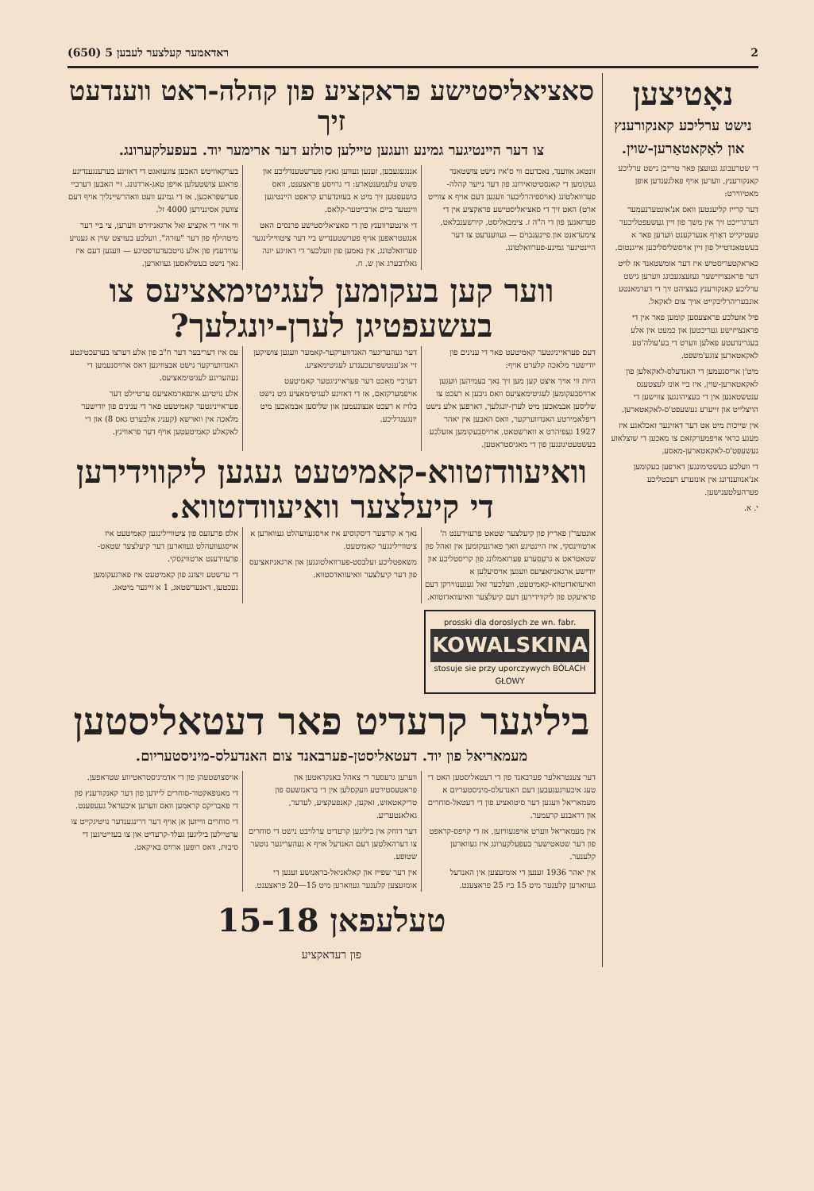2 ראדאמער קעלצער לעבען 5 (650)
נאָטיצען
נישט ערליכע קאנקורענץ און לאַקאטאַרען-שוין.
די שטרעבונג געזעצן פאר טרייבן נישט ערליכע קאנקורענץ, ווערען אויף פאלגענדען אופן מאטיווירט:
דער קרייז קליענטען וואס אנ'אונטערנעמער דערגרייכט זיך אין משך פון זיין געשעפטליכער טעטיקייט דאַרף אנערקענט ווערען פאר א בעשטאנדטייל פון זיין אויסשליסליכען אייגנטום.
כאראקטעריסטיש איז דער אומשטאנד אז לויט דער פראנצויזישער געזעצגעבונג ווערען נישט ערליכע קאנקורענץ בעציהט זיך די דערמאנטע אונבעריהרליכקייט אויך צום לאקאל.
פיל אזעלכע פראצעסען קומען פאר אין די פראנצויזישע גערי​כטען און כמעט אין אלע בעגרינדעטע פאלען ווערט די בע'עולה'טע לאקאטארען צוגע'משפט.
מיט'ן אריסנעמען די האנדעלס-לאקאלען פון לאקאטארען-שוין, איז ביי אונז לעצטענס ענטשטאנען אין די בעציהונגען צווישען די הויצלייט און זייערע געשעפט'ס-לאקאטארען.
אין שייכות מיט אט דער דאזיגער זאכלאגע איז מעגע כראי אויפמערקזאם צו מאכען די שוצלאזע געשעפט'ס-לאקאטארען-מאסע.
די וועלכע בעשטימונגען דארפען בעקומען אנ'אנווענדונג אין אונזערע רעכטליכע פערהעלטענישען.
י. א.
סאציאליסטישע פראקציע פון קהלה-ראט ווענדעט זיך
צו דער היינטיגער גמינע וועגען טיילען סולזע דער ארימער יוד. בעפעלקערונג.
זונטאג אווענד, נאכדעם ווי ס'איז נישט צושטאנד געקומען די קאנסטיטואירונג פון דער נייער קהלה-פערוואלטונג (אויספיהרליכער וועגען דעם אויף א צווייט ארט) האט זיך די סאציאליסטישע פראקציע אין די פערזאנען פון די ה"ה ז. צימבאליסט, קירשענבלאט, צימעראנט און פיינענבוים — געווענדעט צו דער היינטיגער גמינע-פערוואלטונג.
אננגעגעבען, זענען געווען גאנץ פערשטענדליכע און פשוט עלעמענטארע: די גרויסע פראצענט, וואס בושעפטען זיך מיט א בעזונדערע קראפט היינטיגען ווינטער ביים ארבייטער-קלאס.
די אינטערווענץ פון די סאציאליסטישע פרנסים האט אנגעטראפען אויף פערשטענדיש ביי דער ציטוויילינגער פערוואלטונג, אין נאמען פון וועלכער די דאזיגע יונה גאלדבערג און ש. ח.
בערקאוויטש האבען צוגעזאגט די דאזיגע בערענגענדיגע פראגע צושטעלען אויפן טאג-ארדנונג. זיי האבען דערביי פערשפראכען, אז די גמינע וועט וואהרשיינליך אויף דעם צוועק אסיגנירען 4000 זל.
ווי אזוי די אקציע זאל ארגאניזירט ווערען, צי ביי דער מיטהילף פון דער "עזרה", וועלכע בעזיצט שוין א גענויע עווידענץ פון אלע נויטבעדערפטיגע — וועגען דעם איז נאך נישט בעשלאסען געווארען.
ווער קען בעקומען לעגיטימאציעס צו בעשעפטיגן לערן-יונגלעך?
דעם פעראייניגטער קאמיטעט פאר די ענינים פון יודישער מלאכה קלערט אויף:
היות ווי אויך איצט קען מען זיך נאך בעמיהען וועגען ארויסבעקומען לעגיטימאציעס וואס גיבען א רעכט צו שליסען אבמאכען מיט לערן-יונגלעך, דארפען אלע נישט דיפלאמירטע האנדווערקער, וואס האבען אין יאהר 1927 געפיהרט א ווארשטאט, ארויסבעקומען אזעלכע בעשטעטיגונגען פון די מאגיסטראטען.
דער געהעריגער האנדווערקער-קאמער וועגען צושיקען זיי אנ'ענטשפרעכענדע לעגיטימאציע.
דערביי מאכט דער פעראייניגטער קאמיטעט אויפמערקזאם, אז די דאזיגע לעגיטימאציע גיט נישט בלויז א רעכט אנצונעמען און שליסען אבמאכען מיט יונגענדליכע.
עס איז דעריבער דער ח"ב פון אלע דערצו בערעכטיגטע האנדווערקער נישט אבצוזיגען דאס ארויסנעמען די געהעריגע לעגיטימאציעס.
אלע נויטיגע אינפארמאציעס ערטיילט דער פעראייניגטער קאמיטעט פאר די ענינים פון יודישער מלאכה אין ווארשא (קעניג אלבערט גאס 8) און די לאקאלע קאמיטעטען אויף דער פראווינץ.
וואיעוודזטווא-קאמיטעט געגען ליקווידירען די קיעלצער וואיעוודזטווא.
אונטער'ן פאריץ פון קיעלצער שטאט פרעזידענט ה' ארטווינסקי, איז היינטיגע וואך פארגעקומען אין זאהל פון שטאטראט א גרעסערע פערזאמלונג פון קריסטליכע און יודישע ארגאניזאציעס וועגען אויסיעלען א וואיעוואדזטווא-קאמיטעט, וועלכער זאל געגענווירקן דעם פראיעקט פון ליקווידירען דעם קיעלצער וואיעוואדזטווא.
נאך א קורצער דיסקוסיע איז אויסגעוועהלט געווארען א ציטוויילינגער קאמיטעט.
משאפטליכע זעלבסט-פערוואלטונגען און ארגאניזאציעס פון דער קיעלצער וואיעוואדסטווא.
אלס פרעזעס פון ציטוויילינגען קאמיטעט איז אויסגעוועהלט געווארען דער קיעלצער שטאט-פרעזידענט ארטווינסקי.
די ערשטע זיצונג פון קאמיטעט איז פארגעקומען נעכטען, דאנערשטאג, 1 א זייגער מיטאג.
prosski dla doroslych ze wn. fabr.
KOWALSKINA
stosuje sie przy uporczywych BÓLACH GŁOWY
ביליגער קרעדיט פאר דעטאליסטען
מעמאריאל פון יוד. דעטאליסטן-פערבאנד צום האנדעלס-מיניסטעריום.
דער צענטראלער פערבאנד פון די דעטאליסטען האט די טעג איבערגעגעבען דעם האנדעלס-מיניסטעריום א מעמאריאל וועגען דער סיטואציע פון די דעטאל-סוחרים און דראבנע קרעמער.
אין מעמאריאל ווערט אויפגעוויזען, אז די קויפס-קראפט פון דער שטאטישער בעפעלקערונג איז געווארען קלענער.
אין יאהר 1936 זענען די אומזעצען אין האנדעל געווארען קלענער מיט 15 ביז 25 פראצענט.
ווערען גרעסער די צאהל באנקראטען און פראטעסטירטע וועקסלען אין די בראנזשעס פון טריקאטאזש, זאקען, קאנפעקציע, לעדער, גאלאנטעריע.
דער דוחק אין ביליגען קרעדיט ערלויבט נישט די סוחרים צו דערהאלטען דעם האנדעל אויף א געהעריגער נוטער שטופע.
אין דער שפייז און קאלאניאל-בראנזשע זענען די אומזעצען קלענער געווארען מיט 15—20 פראצענט.
אויסצושטעהן פון די אדמיניסטראטיווע שטראפען.
די מאנופאקטור-סוחרים ליידען פון דער קאנקורענץ פון די פאבריקס קראמען וואס ווערען איבעראל געעפענט.
די סוחרים ווייזען אן אויף דער דרינגענדער נויטיגקייט צו ערטיילען ביליגען געלד-קרעדיט און צו בעזייטיגען די סיבות, וואס רופען ארויס באיקאט.
טעלעפאן 15-18
פון רעדאקציע